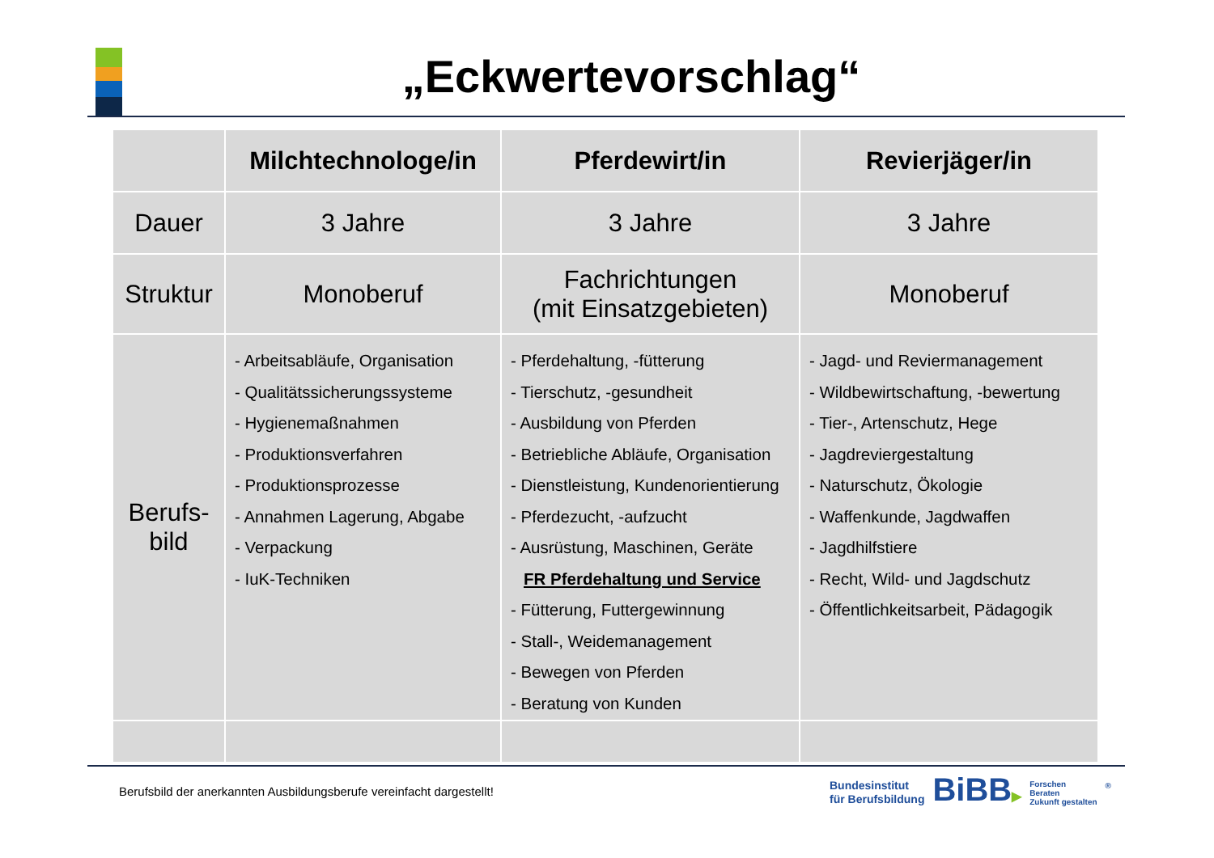„Eckwertevorschlag“
| | Milchtechnologe/in | Pferdewirt/in | Revierjäger/in |
| --- | --- | --- | --- |
| Dauer | 3 Jahre | 3 Jahre | 3 Jahre |
| Struktur | Monoberuf | Fachrichtungen (mit Einsatzgebieten) | Monoberuf |
| Berufs- bild | - Arbeitsabläufe, Organisation - Qualitätssicherungssysteme - Hygienemaßnahmen - Produktionsverfahren - Produktionsprozesse - Annahmen Lagerung, Abgabe - Verpackung - IuK-Techniken | - Pferdehaltung, -fütterung - Tierschutz, -gesundheit - Ausbildung von Pferden - Betriebliche Abläufe, Organisation - Dienstleistung, Kundenorientierung - Pferdezucht, -aufzucht - Ausrüstung, Maschinen, Geräte FR Pferdehaltung und Service - Fütterung, Futtergewinnung - Stall-, Weidemanagement - Bewegen von Pferden - Beratung von Kunden | - Jagd- und Reviermanagement - Wildbewirtschaftung, -bewertung - Tier-, Artenschutz, Hege - Jagdreviergestaltung - Naturschutz, Ökologie - Waffenkunde, Jagdwaffen - Jagdhilfstiere - Recht, Wild- und Jagdschutz - Öffentlichkeitsarbeit, Pädagogik |
Berufsbild der anerkannten Ausbildungsberufe vereinfacht dargestellt!
Bundesinstitut
für Berufsbildung
BiBB▶
Forschen
Beraten
Zukunft gestalten
®